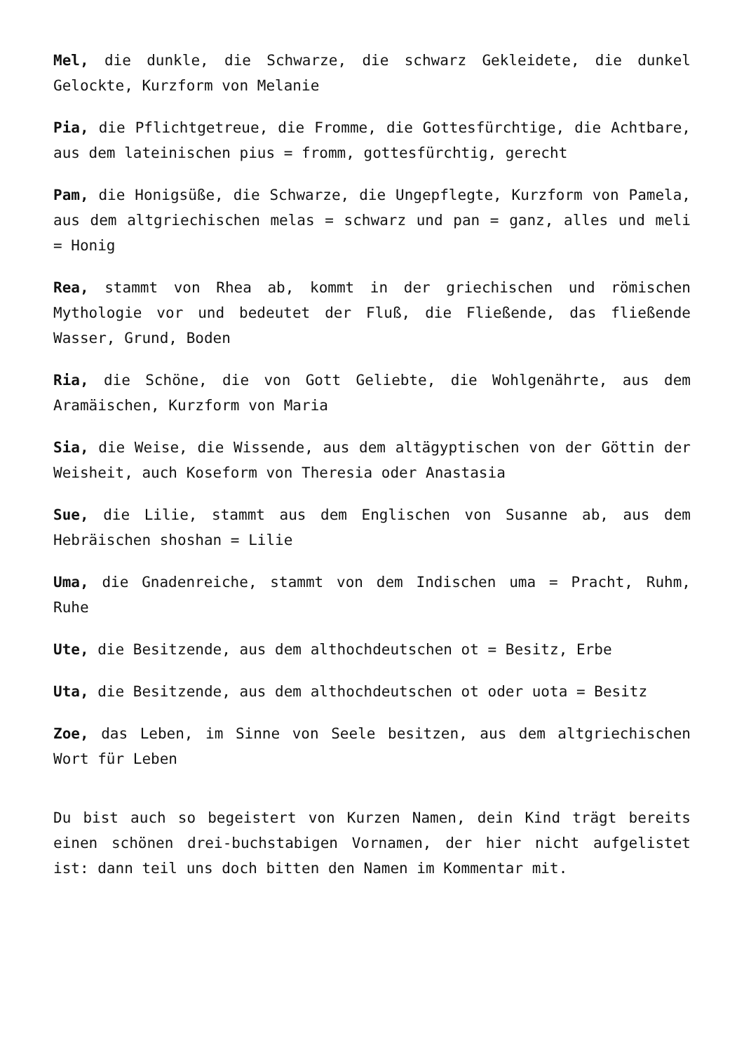Mel, die dunkle, die Schwarze, die schwarz Gekleidete, die dunkel Gelockte, Kurzform von Melanie
Pia, die Pflichtgetreue, die Fromme, die Gottesfürchtige, die Achtbare, aus dem lateinischen pius = fromm, gottesfürchtig, gerecht
Pam, die Honigsüße, die Schwarze, die Ungepflegte, Kurzform von Pamela, aus dem altgriechischen melas = schwarz und pan = ganz, alles und meli = Honig
Rea, stammt von Rhea ab, kommt in der griechischen und römischen Mythologie vor und bedeutet der Fluß, die Fließende, das fließende Wasser, Grund, Boden
Ria, die Schöne, die von Gott Geliebte, die Wohlgenährte, aus dem Aramäischen, Kurzform von Maria
Sia, die Weise, die Wissende, aus dem altägyptischen von der Göttin der Weisheit, auch Koseform von Theresia oder Anastasia
Sue, die Lilie, stammt aus dem Englischen von Susanne ab, aus dem Hebräischen shoshan = Lilie
Uma, die Gnadenreiche, stammt von dem Indischen uma = Pracht, Ruhm, Ruhe
Ute, die Besitzende, aus dem althochdeutschen ot = Besitz, Erbe
Uta, die Besitzende, aus dem althochdeutschen ot oder uota = Besitz
Zoe, das Leben, im Sinne von Seele besitzen, aus dem altgriechischen Wort für Leben
Du bist auch so begeistert von Kurzen Namen, dein Kind trägt bereits einen schönen drei-buchstabigen Vornamen, der hier nicht aufgelistet ist: dann teil uns doch bitten den Namen im Kommentar mit.